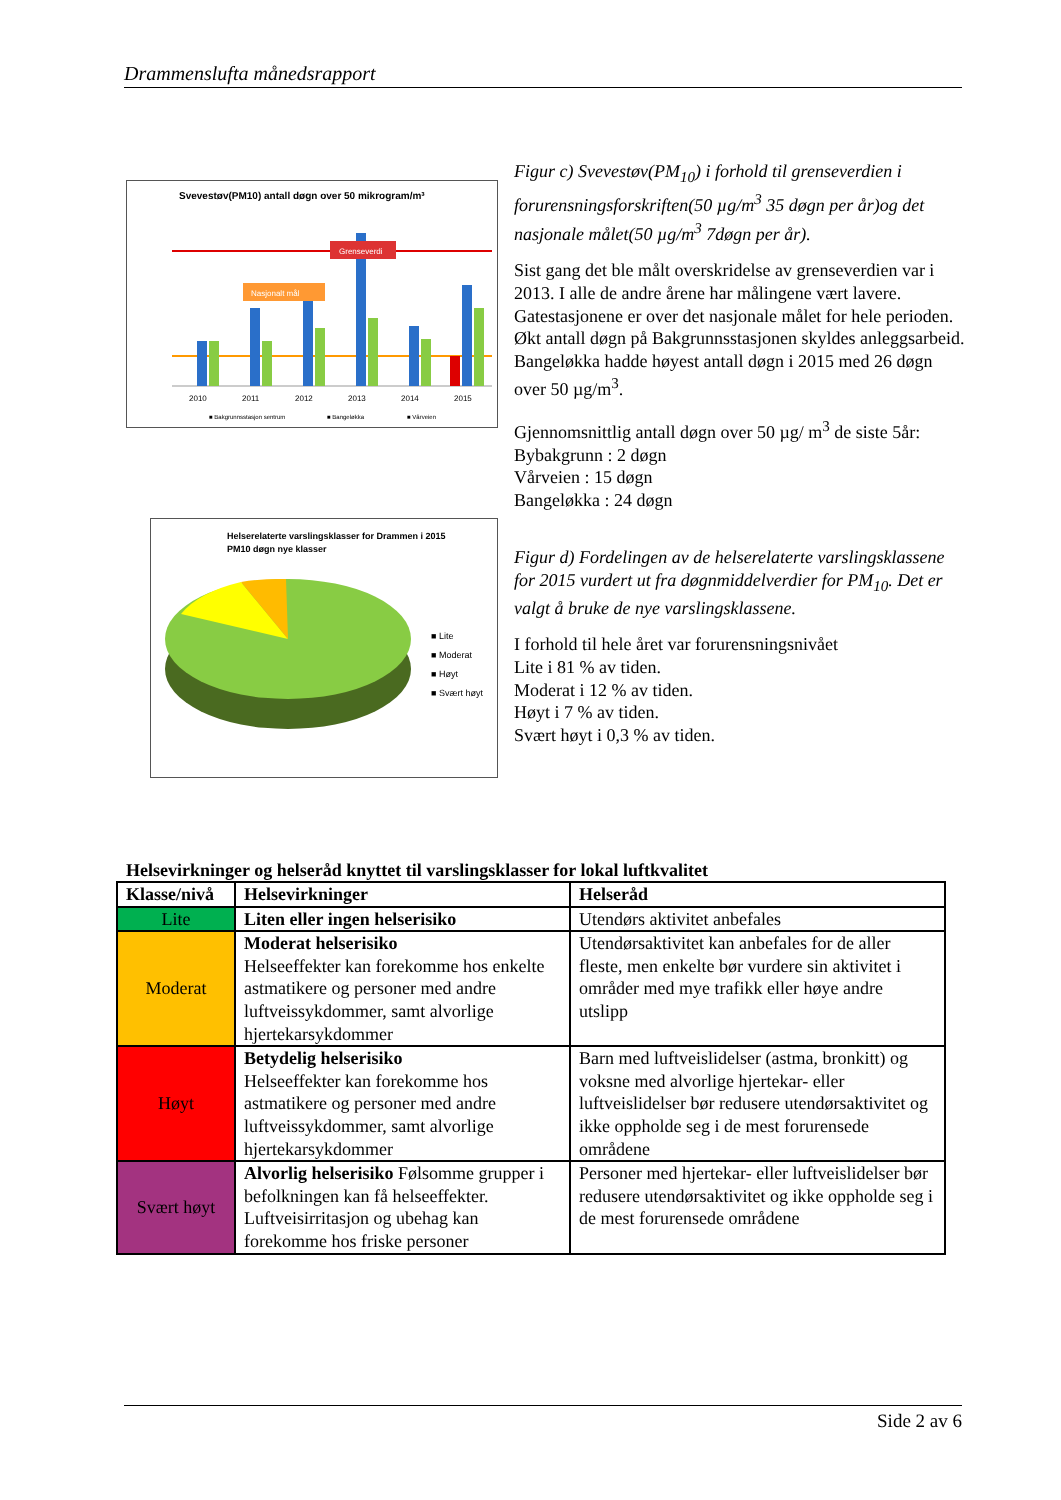Drammenslufta månedsrapport
Svevestøv(PM10) antall døgn over 50 mikrogram/m³
Grenseverdi
Nasjonalt mål
2010
2011
2012
2013
2014
2015
■ Bakgrunnsstasjon sentrum
■ Bangeløkka
■ Vårveien
Figur c) Svevestøv(PM<sub>10</sub>) i forhold til grenseverdien i forurensningsforskriften(50 µg/m<sup>3</sup> 35 døgn per år)og det nasjonale målet(50 µg/m<sup>3</sup> 7døgn per år).
Sist gang det ble målt overskridelse av grenseverdien var i 2013. I alle de andre årene har målingene vært lavere. Gatestasjonene er over det nasjonale målet for hele perioden. Økt antall døgn på Bakgrunnsstasjonen skyldes anleggsarbeid. Bangeløkka hadde høyest antall døgn i 2015 med 26 døgn over 50 µg/m<sup>3</sup>.
Gjennomsnittlig antall døgn over 50 µg/ m<sup>3</sup> de siste 5år:
Bybakgrunn : 2 døgn
Vårveien : 15 døgn
Bangeløkka : 24 døgn
Helserelaterte varslingsklasser for Drammen i 2015
PM10 døgn nye klasser
■ Lite
■ Moderat
■ Høyt
■ Svært høyt
Figur d) Fordelingen av de helserelaterte varslingsklassene for 2015 vurdert ut fra døgnmiddelverdier for PM<sub>10</sub>. Det er valgt å bruke de nye varslingsklassene.
I forhold til hele året var forurensningsnivået
Lite i 81 % av tiden.
Moderat i 12 % av tiden.
Høyt i 7 % av tiden.
Svært høyt i 0,3 % av tiden.
Helsevirkninger og helseråd knyttet til varslingsklasser for lokal luftkvalitet
| Klasse/nivå | Helsevirkninger | Helseråd |
| --- | --- | --- |
| Lite | Liten eller ingen helserisiko | Utendørs aktivitet anbefales |
| Moderat | Moderat helserisiko Helseeffekter kan forekomme hos enkelte astmatikere og personer med andre luftveissykdommer, samt alvorlige hjertekarsykdommer | Utendørsaktivitet kan anbefales for de aller fleste, men enkelte bør vurdere sin aktivitet i områder med mye trafikk eller høye andre utslipp |
| Høyt | Betydelig helserisiko Helseeffekter kan forekomme hos astmatikere og personer med andre luftveissykdommer, samt alvorlige hjertekarsykdommer | Barn med luftveislidelser (astma, bronkitt) og voksne med alvorlige hjertekar- eller luftveislidelser bør redusere utendørsaktivitet og ikke oppholde seg i de mest forurensede områdene |
| Svært høyt | Alvorlig helserisiko Følsomme grupper i befolkningen kan få helseeffekter. Luftveisirritasjon og ubehag kan forekomme hos friske personer | Personer med hjertekar- eller luftveislidelser bør redusere utendørsaktivitet og ikke oppholde seg i de mest forurensede områdene |
Side 2 av 6